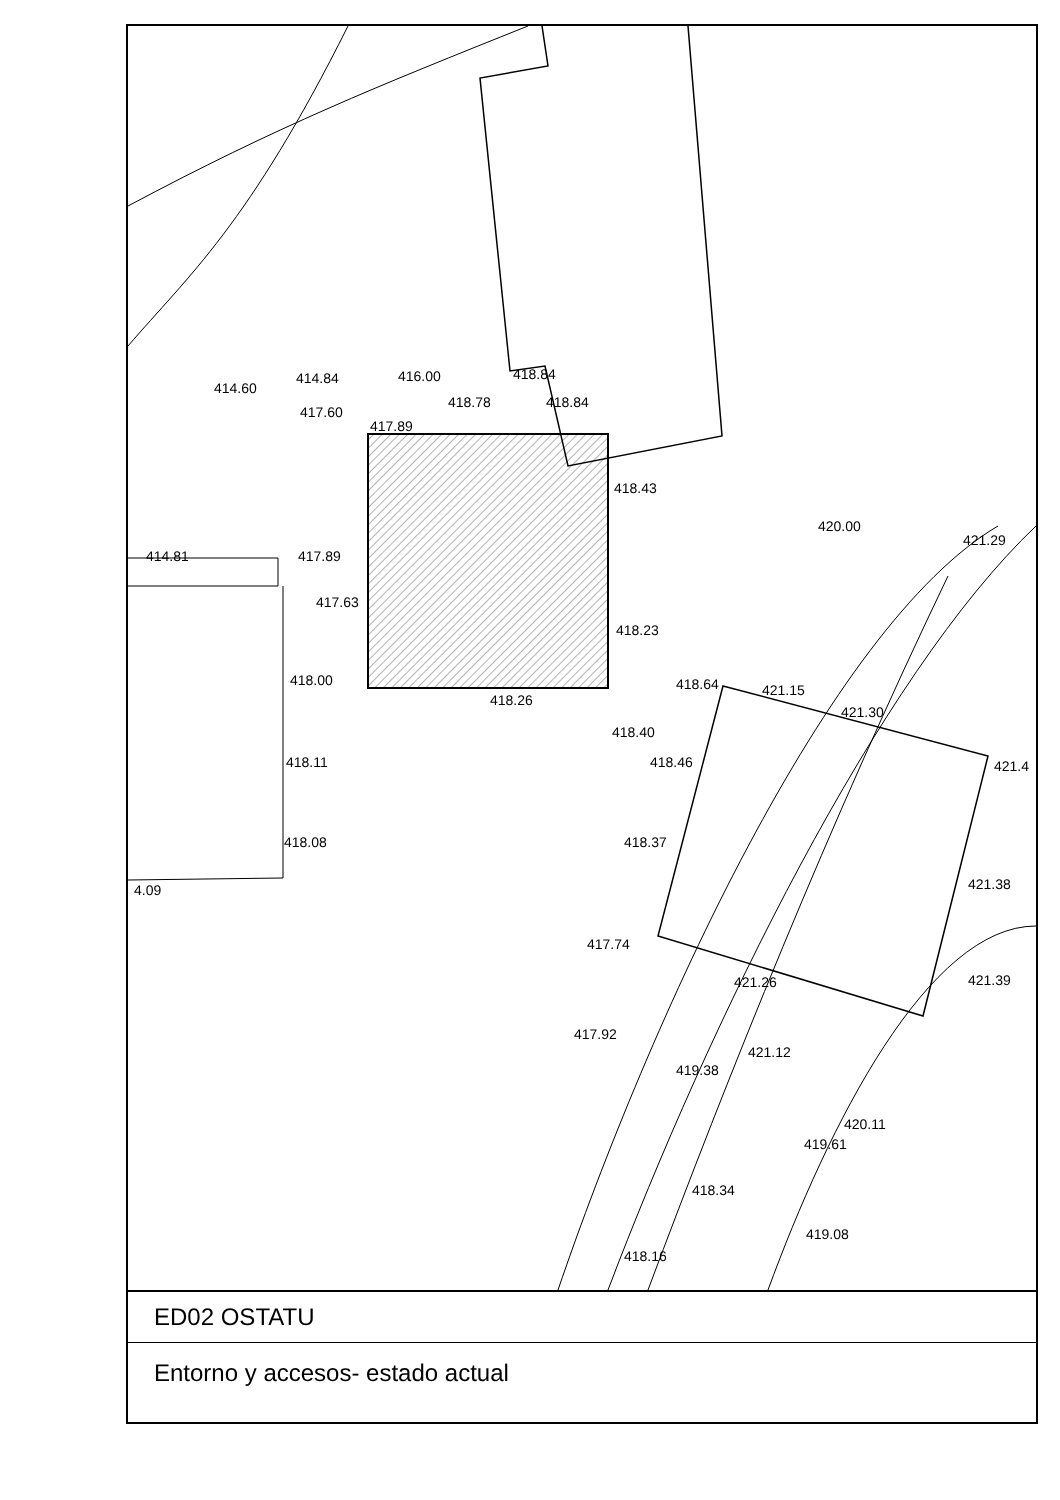414.60
414.84 416.00 418.84
417.60
418.78 418.84
417.89
418.43
420.00
421.29
414.81 417.89
417.63
418.23
418.64 421.15
421.30
418.00
418.26
418.40
418.46 418.11 421.4
418.37 418.08
4.09 421.38
417.74
421.26 421.39
417.92
421.12
419.38
420.11
419.61
418.34
419.08
418.16
ED02 OSTATU
Entorno y accesos- estado actual